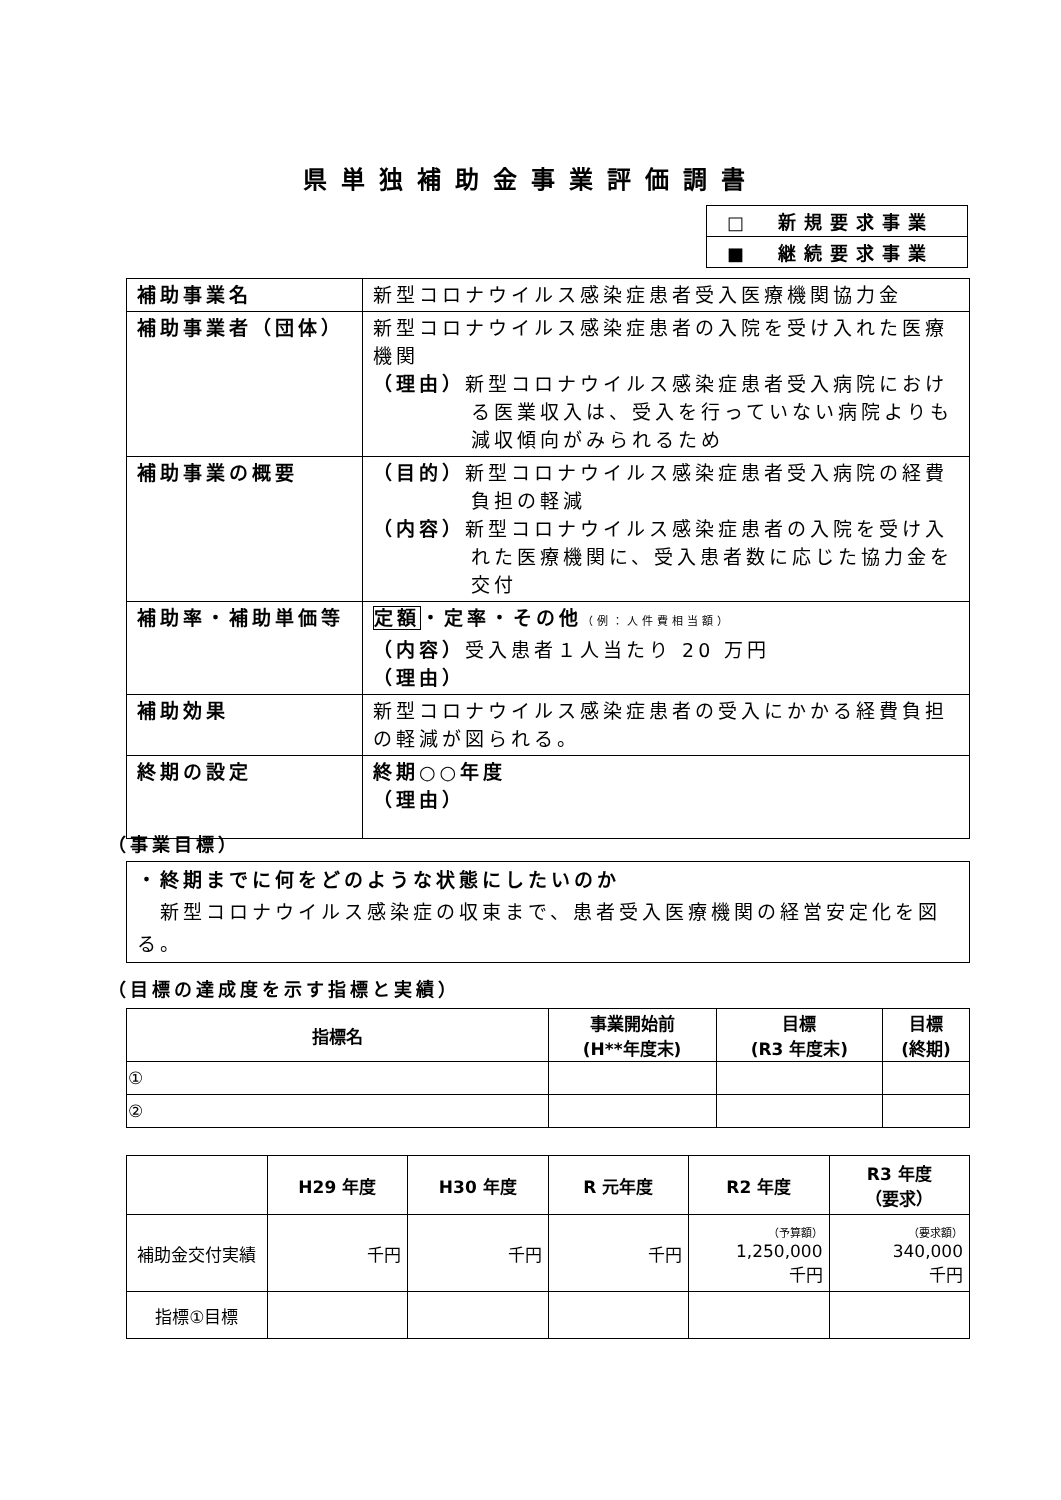県単独補助金事業評価調書
| □ 新規要求事業 |
| ■ 継続要求事業 |
| 補助事業名 | 新型コロナウイルス感染症患者受入医療機関協力金 |
| 補助事業者（団体） | 新型コロナウイルス感染症患者の入院を受け入れた医療機関 （理由） 新型コロナウイルス感染症患者受入病院における医業収入は、受入を行っていない病院よりも減収傾向がみられるため |
| 補助事業の概要 | （目的） 新型コロナウイルス感染症患者受入病院の経費負担の軽減 （内容） 新型コロナウイルス感染症患者の入院を受け入れた医療機関に、受入患者数に応じた協力金を交付 |
| 補助率・補助単価等 | 定額 ・定率・その他 （例：人件費相当額） （内容） 受入患者１人当たり 20 万円 （理由） |
| 補助効果 | 新型コロナウイルス感染症患者の受入にかかる経費負担の軽減が図られる。 |
| 終期の設定 | 終期○○年度 （理由） |
（事業目標）
・終期までに何をどのような状態にしたいのか
　新型コロナウイルス感染症の収束まで、患者受入医療機関の経営安定化を図る。
（目標の達成度を示す指標と実績）
| 指標名 | 事業開始前 (H**年度末) | 目標 (R3 年度末) | 目標 (終期) |
| --- | --- | --- | --- |
| ① | | | |
| ② | | | |
| | H29 年度 | H30 年度 | R 元年度 | R2 年度 | R3 年度 （要求） |
| --- | --- | --- | --- | --- | --- |
| 補助金交付実績 | 千円 | 千円 | 千円 | （予算額） 1,250,000 千円 | （要求額） 340,000 千円 |
| 指標①目標 | | | | | |